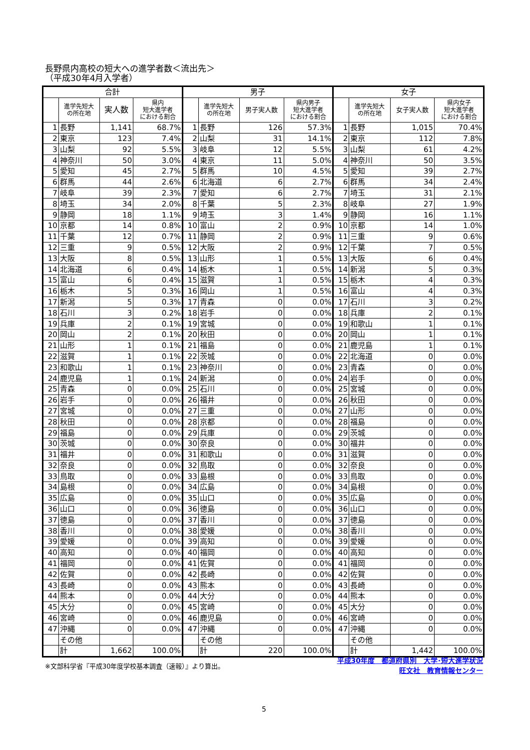長野県内高校の短大への進学者数＜流出先＞
（平成30年4月入学者）
| 合計 | | | | 男子 | | | | 女子 | | | |
| --- | --- | --- | --- | --- | --- | --- | --- | --- | --- | --- | --- |
| | 進学先短大 の所在地 | 実人数 | 県内 短大進学者 における割合 | | 進学先短大 の所在地 | 男子実人数 | 県内男子 短大進学者 における割合 | | 進学先短大 の所在地 | 女子実人数 | 県内女子 短大進学者 における割合 |
| 1 | 長野 | 1,141 | 68.7% | 1 | 長野 | 126 | 57.3% | 1 | 長野 | 1,015 | 70.4% |
| 2 | 東京 | 123 | 7.4% | 2 | 山梨 | 31 | 14.1% | 2 | 東京 | 112 | 7.8% |
| 3 | 山梨 | 92 | 5.5% | 3 | 岐阜 | 12 | 5.5% | 3 | 山梨 | 61 | 4.2% |
| 4 | 神奈川 | 50 | 3.0% | 4 | 東京 | 11 | 5.0% | 4 | 神奈川 | 50 | 3.5% |
| 5 | 愛知 | 45 | 2.7% | 5 | 群馬 | 10 | 4.5% | 5 | 愛知 | 39 | 2.7% |
| 6 | 群馬 | 44 | 2.6% | 6 | 北海道 | 6 | 2.7% | 6 | 群馬 | 34 | 2.4% |
| 7 | 岐阜 | 39 | 2.3% | 7 | 愛知 | 6 | 2.7% | 7 | 埼玉 | 31 | 2.1% |
| 8 | 埼玉 | 34 | 2.0% | 8 | 千葉 | 5 | 2.3% | 8 | 岐阜 | 27 | 1.9% |
| 9 | 静岡 | 18 | 1.1% | 9 | 埼玉 | 3 | 1.4% | 9 | 静岡 | 16 | 1.1% |
| 10 | 京都 | 14 | 0.8% | 10 | 富山 | 2 | 0.9% | 10 | 京都 | 14 | 1.0% |
| 11 | 千葉 | 12 | 0.7% | 11 | 静岡 | 2 | 0.9% | 11 | 三重 | 9 | 0.6% |
| 12 | 三重 | 9 | 0.5% | 12 | 大阪 | 2 | 0.9% | 12 | 千葉 | 7 | 0.5% |
| 13 | 大阪 | 8 | 0.5% | 13 | 山形 | 1 | 0.5% | 13 | 大阪 | 6 | 0.4% |
| 14 | 北海道 | 6 | 0.4% | 14 | 栃木 | 1 | 0.5% | 14 | 新潟 | 5 | 0.3% |
| 15 | 富山 | 6 | 0.4% | 15 | 滋賀 | 1 | 0.5% | 15 | 栃木 | 4 | 0.3% |
| 16 | 栃木 | 5 | 0.3% | 16 | 岡山 | 1 | 0.5% | 16 | 富山 | 4 | 0.3% |
| 17 | 新潟 | 5 | 0.3% | 17 | 青森 | 0 | 0.0% | 17 | 石川 | 3 | 0.2% |
| 18 | 石川 | 3 | 0.2% | 18 | 岩手 | 0 | 0.0% | 18 | 兵庫 | 2 | 0.1% |
| 19 | 兵庫 | 2 | 0.1% | 19 | 宮城 | 0 | 0.0% | 19 | 和歌山 | 1 | 0.1% |
| 20 | 岡山 | 2 | 0.1% | 20 | 秋田 | 0 | 0.0% | 20 | 岡山 | 1 | 0.1% |
| 21 | 山形 | 1 | 0.1% | 21 | 福島 | 0 | 0.0% | 21 | 鹿児島 | 1 | 0.1% |
| 22 | 滋賀 | 1 | 0.1% | 22 | 茨城 | 0 | 0.0% | 22 | 北海道 | 0 | 0.0% |
| 23 | 和歌山 | 1 | 0.1% | 23 | 神奈川 | 0 | 0.0% | 23 | 青森 | 0 | 0.0% |
| 24 | 鹿児島 | 1 | 0.1% | 24 | 新潟 | 0 | 0.0% | 24 | 岩手 | 0 | 0.0% |
| 25 | 青森 | 0 | 0.0% | 25 | 石川 | 0 | 0.0% | 25 | 宮城 | 0 | 0.0% |
| 26 | 岩手 | 0 | 0.0% | 26 | 福井 | 0 | 0.0% | 26 | 秋田 | 0 | 0.0% |
| 27 | 宮城 | 0 | 0.0% | 27 | 三重 | 0 | 0.0% | 27 | 山形 | 0 | 0.0% |
| 28 | 秋田 | 0 | 0.0% | 28 | 京都 | 0 | 0.0% | 28 | 福島 | 0 | 0.0% |
| 29 | 福島 | 0 | 0.0% | 29 | 兵庫 | 0 | 0.0% | 29 | 茨城 | 0 | 0.0% |
| 30 | 茨城 | 0 | 0.0% | 30 | 奈良 | 0 | 0.0% | 30 | 福井 | 0 | 0.0% |
| 31 | 福井 | 0 | 0.0% | 31 | 和歌山 | 0 | 0.0% | 31 | 滋賀 | 0 | 0.0% |
| 32 | 奈良 | 0 | 0.0% | 32 | 鳥取 | 0 | 0.0% | 32 | 奈良 | 0 | 0.0% |
| 33 | 鳥取 | 0 | 0.0% | 33 | 島根 | 0 | 0.0% | 33 | 鳥取 | 0 | 0.0% |
| 34 | 島根 | 0 | 0.0% | 34 | 広島 | 0 | 0.0% | 34 | 島根 | 0 | 0.0% |
| 35 | 広島 | 0 | 0.0% | 35 | 山口 | 0 | 0.0% | 35 | 広島 | 0 | 0.0% |
| 36 | 山口 | 0 | 0.0% | 36 | 徳島 | 0 | 0.0% | 36 | 山口 | 0 | 0.0% |
| 37 | 徳島 | 0 | 0.0% | 37 | 香川 | 0 | 0.0% | 37 | 徳島 | 0 | 0.0% |
| 38 | 香川 | 0 | 0.0% | 38 | 愛媛 | 0 | 0.0% | 38 | 香川 | 0 | 0.0% |
| 39 | 愛媛 | 0 | 0.0% | 39 | 高知 | 0 | 0.0% | 39 | 愛媛 | 0 | 0.0% |
| 40 | 高知 | 0 | 0.0% | 40 | 福岡 | 0 | 0.0% | 40 | 高知 | 0 | 0.0% |
| 41 | 福岡 | 0 | 0.0% | 41 | 佐賀 | 0 | 0.0% | 41 | 福岡 | 0 | 0.0% |
| 42 | 佐賀 | 0 | 0.0% | 42 | 長崎 | 0 | 0.0% | 42 | 佐賀 | 0 | 0.0% |
| 43 | 長崎 | 0 | 0.0% | 43 | 熊本 | 0 | 0.0% | 43 | 長崎 | 0 | 0.0% |
| 44 | 熊本 | 0 | 0.0% | 44 | 大分 | 0 | 0.0% | 44 | 熊本 | 0 | 0.0% |
| 45 | 大分 | 0 | 0.0% | 45 | 宮崎 | 0 | 0.0% | 45 | 大分 | 0 | 0.0% |
| 46 | 宮崎 | 0 | 0.0% | 46 | 鹿児島 | 0 | 0.0% | 46 | 宮崎 | 0 | 0.0% |
| 47 | 沖縄 | 0 | 0.0% | 47 | 沖縄 | 0 | 0.0% | 47 | 沖縄 | 0 | 0.0% |
| | その他 | | | | その他 | | | | その他 | | |
| | 計 | 1,662 | 100.0% | | 計 | 220 | 100.0% | | 計 | 1,442 | 100.0% |
※文部科学省『平成30年度学校基本調査（速報）』より算出。
平成30年度　都道府県別　大学･短大進学状況
旺文社　教育情報センター
5